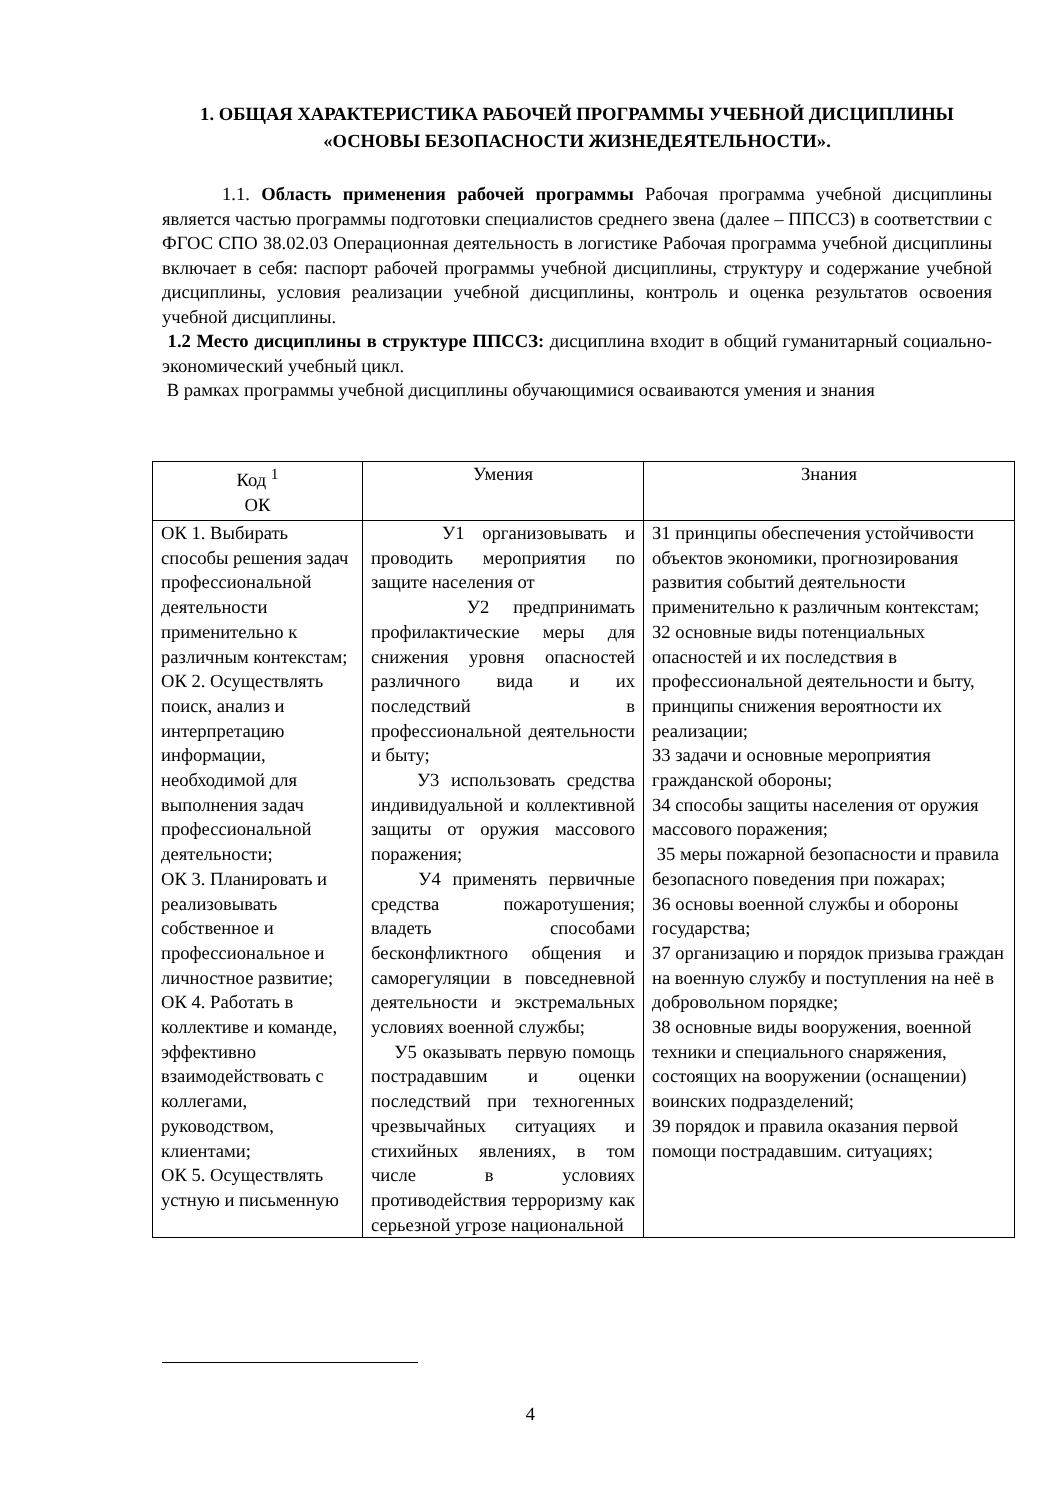1. ОБЩАЯ ХАРАКТЕРИСТИКА РАБОЧЕЙ ПРОГРАММЫ УЧЕБНОЙ ДИСЦИПЛИНЫ «ОСНОВЫ БЕЗОПАСНОСТИ ЖИЗНЕДЕЯТЕЛЬНОСТИ».
1.1. Область применения рабочей программы Рабочая программа учебной дисциплины является частью программы подготовки специалистов среднего звена (далее – ППССЗ) в соответствии с ФГОС СПО 38.02.03 Операционная деятельность в логистике Рабочая программа учебной дисциплины включает в себя: паспорт рабочей программы учебной дисциплины, структуру и содержание учебной дисциплины, условия реализации учебной дисциплины, контроль и оценка результатов освоения учебной дисциплины.
1.2 Место дисциплины в структуре ППССЗ: дисциплина входит в общий гуманитарный социально-экономический учебный цикл.
В рамках программы учебной дисциплины обучающимися освaиваются умения и знания
| Код <sup>1</sup> ОК | Умения | Знания |
| --- | --- | --- |
| ОК 1. Выбирать способы решения задач профессиональной деятельности применительно к различным контекстам; ОК 2. Осуществлять поиск, анализ и интерпретацию информации, необходимой для выполнения задач профессиональной деятельности; ОК 3. Планировать и реализовывать собственное и профессиональное и личностное развитие; ОК 4. Работать в коллективе и команде, эффективно взаимодействовать с коллегами, руководством, клиентами; ОК 5. Осуществлять устную и письменную | У1 организовывать и проводить мероприятия по защите населения от У2 предпринимать профилактические меры для снижения уровня опасностей различного вида и их последствий в профессиональной деятельности и быту; У3 использовать средства индивидуальной и коллективной защиты от оружия массового поражения; У4 применять первичные средства пожаротушения; владеть способами бесконфликтного общения и саморегуляции в повседневной деятельности и экстремальных условиях военной службы; У5 оказывать первую помощь пострадавшим и оценки последствий при техногенных чрезвычайных ситуациях и стихийных явлениях, в том числе в условиях противодействия терроризму как серьезной угрозе национальной | З1 принципы обеспечения устойчивости объектов экономики, прогнозирования развития событий деятельности применительно к различным контекстам; З2 основные виды потенциальных опасностей и их последствия в профессиональной деятельности и быту, принципы снижения вероятности их реализации; З3 задачи и основные мероприятия гражданской обороны; З4 способы защиты населения от оружия массового поражения; З5 меры пожарной безопасности и правила безопасного поведения при пожарах; З6 основы военной службы и обороны государства; З7 организацию и порядок призыва граждан на военную службу и поступления на неё в добровольном порядке; З8 основные виды вооружения, военной техники и специального снаряжения, состоящих на вооружении (оснащении) воинских подразделений; З9 порядок и правила оказания первой помощи пострадавшим. ситуациях; |
4